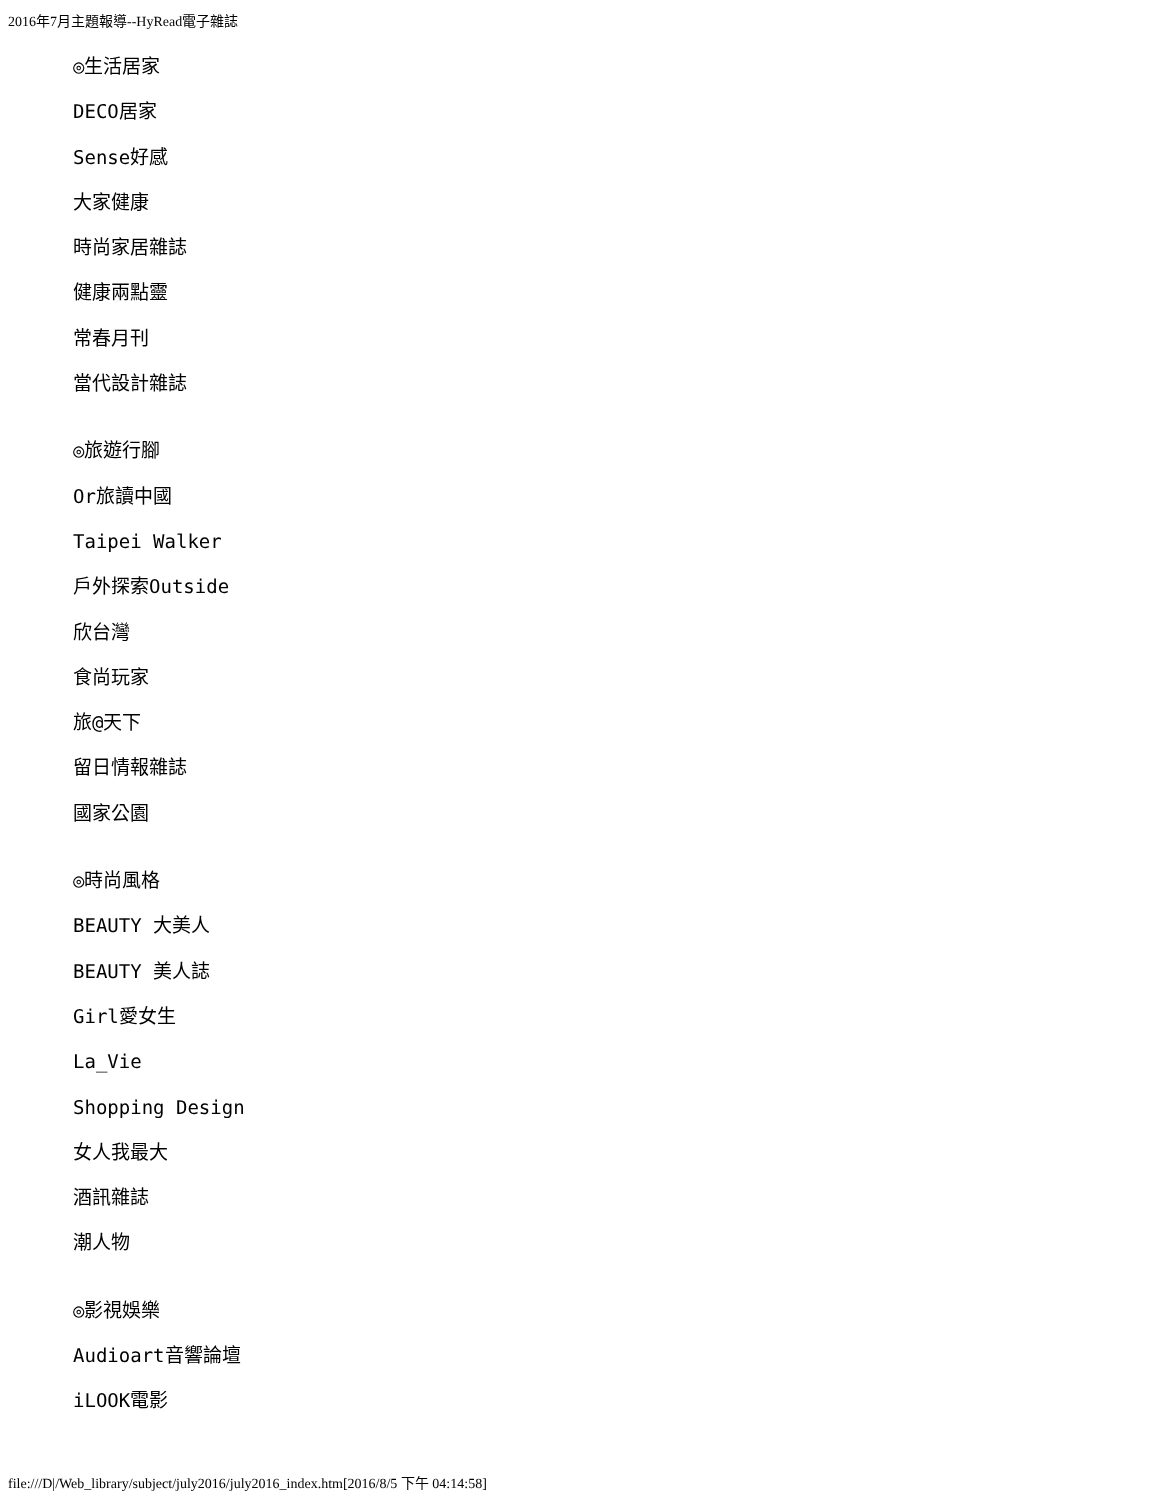2016年7月主題報導--HyRead電子雜誌
◎生活居家
DECO居家
Sense好感
大家健康
時尚家居雜誌
健康兩點靈
常春月刊
當代設計雜誌
◎旅遊行腳
Or旅讀中國
Taipei Walker
戶外探索Outside
欣台灣
食尚玩家
旅@天下
留日情報雜誌
國家公園
◎時尚風格
BEAUTY 大美人
BEAUTY 美人誌
Girl愛女生
La_Vie
Shopping Design
女人我最大
酒訊雜誌
潮人物
◎影視娛樂
Audioart音響論壇
iLOOK電影
file:///D|/Web_library/subject/july2016/july2016_index.htm[2016/8/5 下午 04:14:58]